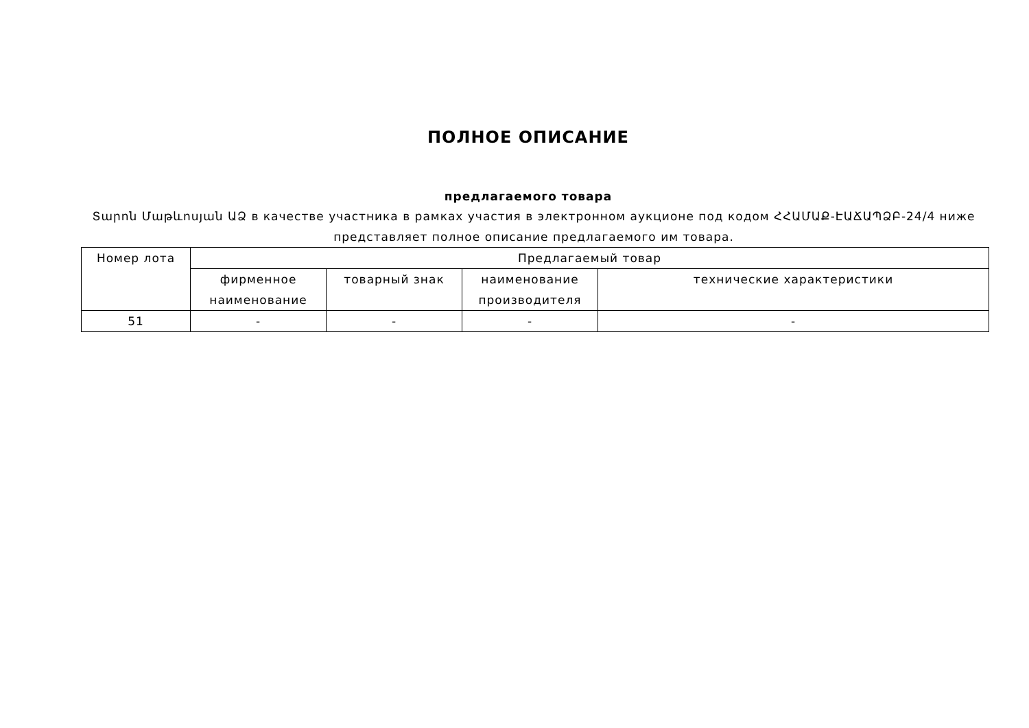ПОЛНОЕ ОПИСАНИЕ
предлагаемого товара
Տարոն Մաթևոսյան ԱՁ в качестве участника в рамках участия в электронном аукционе под кодом ՀՀԱՄԱՔ-ԷԱՃԱՊՁԲ-24/4 ниже представляет полное описание предлагаемого им товара.
| Номер лота | Предлагаемый товар | | | |
| --- | --- | --- | --- | --- |
| | фирменное наименование | товарный знак | наименование производителя | технические характеристики |
| 51 | - | - | - | - |